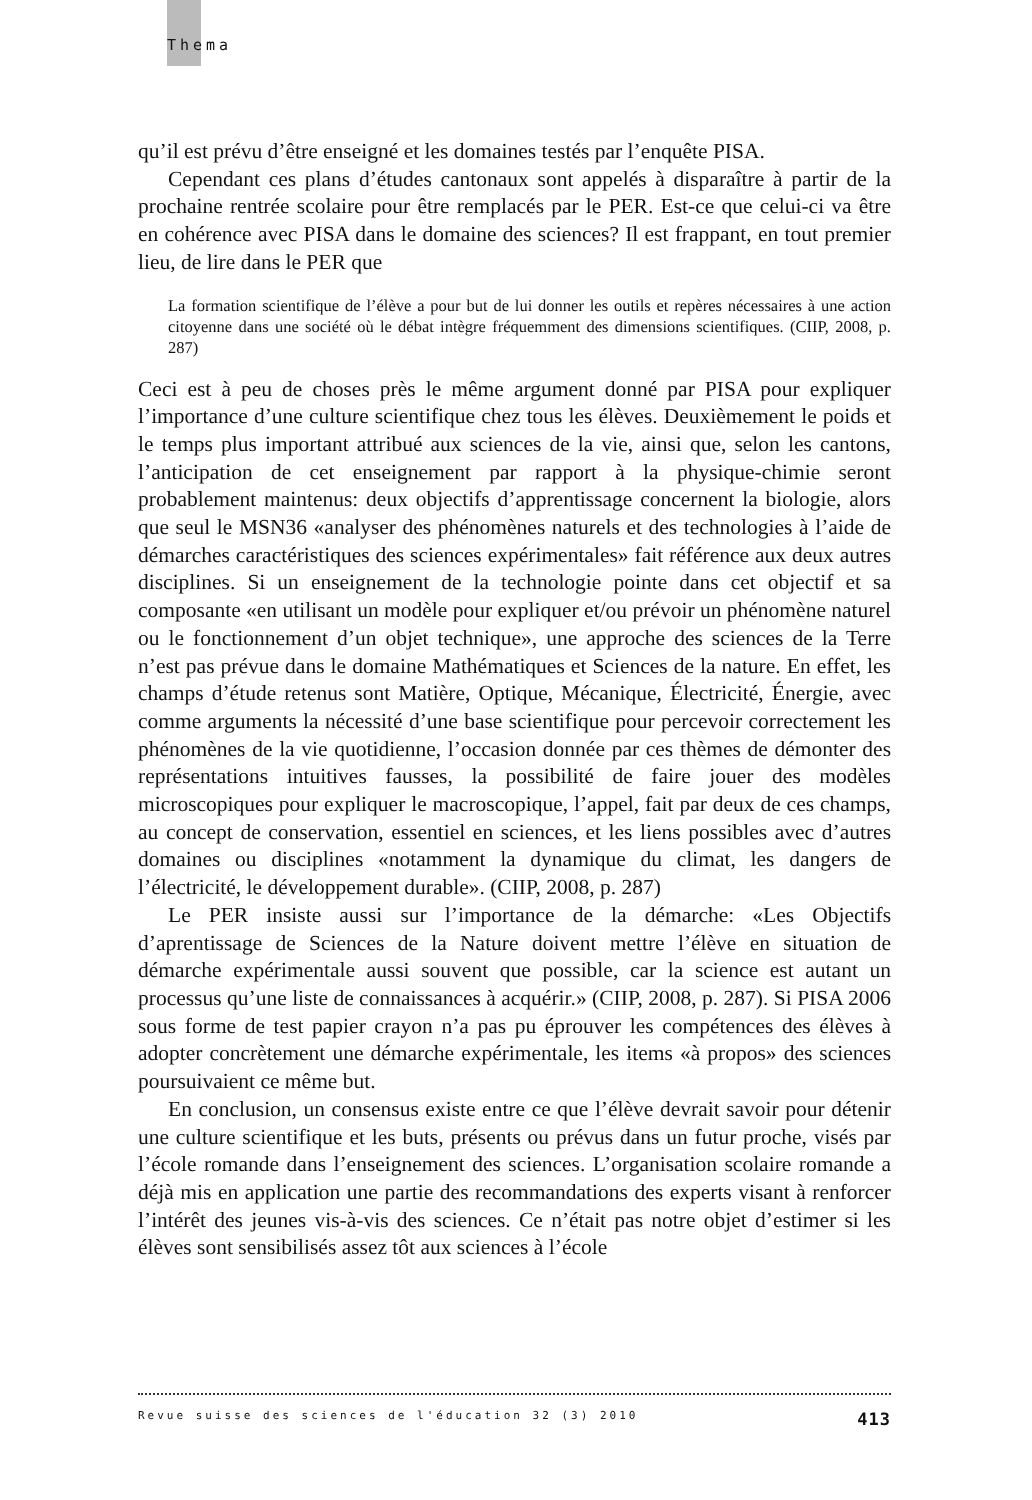Thema
qu’il est prévu d’être enseigné et les domaines testés par l’enquête PISA.
Cependant ces plans d’études cantonaux sont appelés à disparaître à partir de la prochaine rentrée scolaire pour être remplacés par le PER. Est-ce que celui-ci va être en cohérence avec PISA dans le domaine des sciences? Il est frappant, en tout premier lieu, de lire dans le PER que
La formation scientifique de l’élève a pour but de lui donner les outils et repères nécessaires à une action citoyenne dans une société où le débat intègre fréquemment des dimensions scientifiques. (CIIP, 2008, p. 287)
Ceci est à peu de choses près le même argument donné par PISA pour expliquer l’importance d’une culture scientifique chez tous les élèves. Deuxièmement le poids et le temps plus important attribué aux sciences de la vie, ainsi que, selon les cantons, l’anticipation de cet enseignement par rapport à la physique-chimie seront probablement maintenus: deux objectifs d’apprentissage concernent la biologie, alors que seul le MSN36 «analyser des phénomènes naturels et des technologies à l’aide de démarches caractéristiques des sciences expérimentales» fait référence aux deux autres disciplines. Si un enseignement de la technologie pointe dans cet objectif et sa composante «en utilisant un modèle pour expliquer et/ou prévoir un phénomène naturel ou le fonctionnement d’un objet technique», une approche des sciences de la Terre n’est pas prévue dans le domaine Mathématiques et Sciences de la nature. En effet, les champs d’étude retenus sont Matière, Optique, Mécanique, Électricité, Énergie, avec comme arguments la nécessité d’une base scientifique pour percevoir correctement les phénomènes de la vie quotidienne, l’occasion donnée par ces thèmes de démonter des représentations intuitives fausses, la possibilité de faire jouer des modèles microscopiques pour expliquer le macroscopique, l’appel, fait par deux de ces champs, au concept de conservation, essentiel en sciences, et les liens possibles avec d’autres domaines ou disciplines «notamment la dynamique du climat, les dangers de l’électricité, le développement durable». (CIIP, 2008, p. 287)
Le PER insiste aussi sur l’importance de la démarche: «Les Objectifs d’aprentissage de Sciences de la Nature doivent mettre l’élève en situation de démarche expérimentale aussi souvent que possible, car la science est autant un processus qu’une liste de connaissances à acquérir.» (CIIP, 2008, p. 287). Si PISA 2006 sous forme de test papier crayon n’a pas pu éprouver les compétences des élèves à adopter concrètement une démarche expérimentale, les items «à propos» des sciences poursuivaient ce même but.
En conclusion, un consensus existe entre ce que l’élève devrait savoir pour détenir une culture scientifique et les buts, présents ou prévus dans un futur proche, visés par l’école romande dans l’enseignement des sciences. L’organisation scolaire romande a déjà mis en application une partie des recommandations des experts visant à renforcer l’intérêt des jeunes vis-à-vis des sciences. Ce n’était pas notre objet d’estimer si les élèves sont sensibilisés assez tôt aux sciences à l’école
Revue suisse des sciences de l'éducation 32 (3) 2010 413